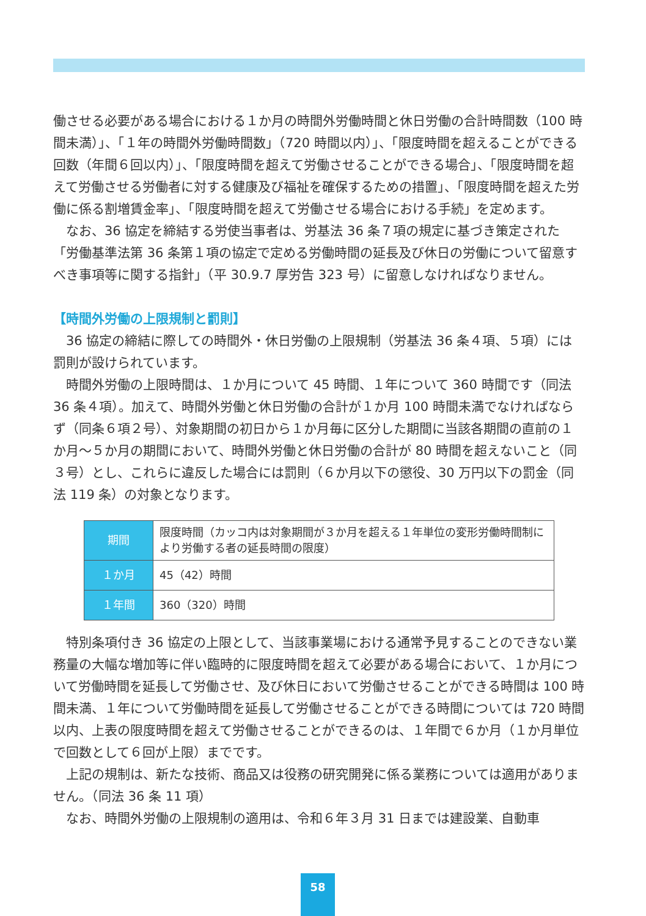働させる必要がある場合における１か月の時間外労働時間と休日労働の合計時間数（100 時間未満）」、「１年の時間外労働時間数」（720 時間以内）」、「限度時間を超えることができる回数（年間６回以内）」、「限度時間を超えて労働させることができる場合」、「限度時間を超えて労働させる労働者に対する健康及び福祉を確保するための措置」、「限度時間を超えた労働に係る割増賃金率」、「限度時間を超えて労働させる場合における手続」を定めます。
なお、36 協定を締結する労使当事者は、労基法 36 条７項の規定に基づき策定された「労働基準法第 36 条第１項の協定で定める労働時間の延長及び休日の労働について留意すべき事項等に関する指針」（平 30.9.7 厚労告 323 号）に留意しなければなりません。
【時間外労働の上限規制と罰則】
36 協定の締結に際しての時間外・休日労働の上限規制（労基法 36 条４項、５項）には罰則が設けられています。
時間外労働の上限時間は、１か月について 45 時間、１年について 360 時間です（同法 36 条４項）。加えて、時間外労働と休日労働の合計が１か月 100 時間未満でなければならず（同条６項２号）、対象期間の初日から１か月毎に区分した期間に当該各期間の直前の１か月～５か月の期間において、時間外労働と休日労働の合計が 80 時間を超えないこと（同３号）とし、これらに違反した場合には罰則（６か月以下の懲役、30 万円以下の罰金（同法 119 条）の対象となります。
| 期間 | 限度時間（カッコ内は対象期間が３か月を超える１年単位の変形労働時間制により労働する者の延長時間の限度） |
| １か月 | 45（42）時間 |
| １年間 | 360（320）時間 |
特別条項付き 36 協定の上限として、当該事業場における通常予見することのできない業務量の大幅な増加等に伴い臨時的に限度時間を超えて必要がある場合において、１か月について労働時間を延長して労働させ、及び休日において労働させることができる時間は 100 時間未満、１年について労働時間を延長して労働させることができる時間については 720 時間以内、上表の限度時間を超えて労働させることができるのは、１年間で６か月（１か月単位で回数として６回が上限）までです。
上記の規制は、新たな技術、商品又は役務の研究開発に係る業務については適用がありません。（同法 36 条 11 項）
なお、時間外労働の上限規制の適用は、令和６年３月 31 日までは建設業、自動車
58